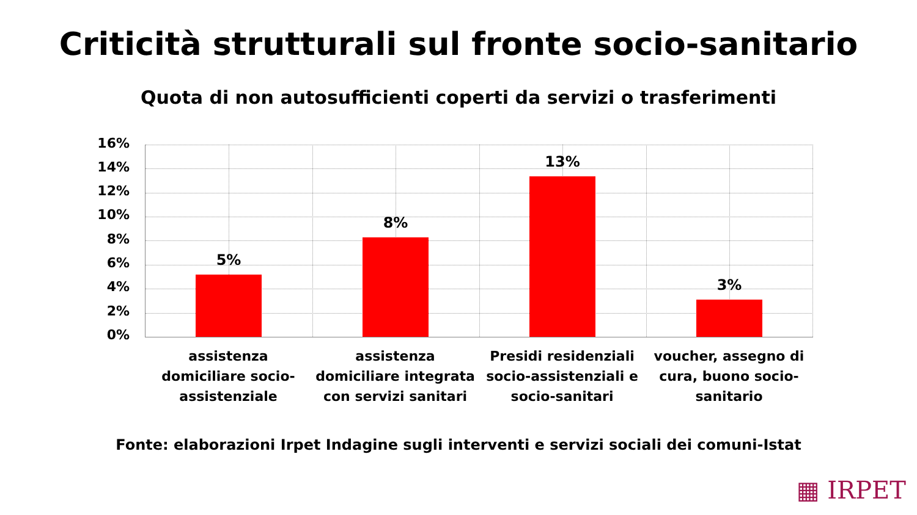Criticità strutturali sul fronte socio-sanitario
Quota di non autosufficienti coperti da servizi o trasferimenti
16%
14%
12%
10%
8%
6%
4%
2%
0%
5%
8%
13%
3%
assistenza domiciliare socio-assistenziale
assistenza domiciliare integrata con servizi sanitari
Presidi residenziali socio-assistenziali e socio-sanitari
voucher, assegno di cura, buono socio-sanitario
Fonte: elaborazioni Irpet Indagine sugli interventi e servizi sociali dei comuni-Istat
▦ IRPET